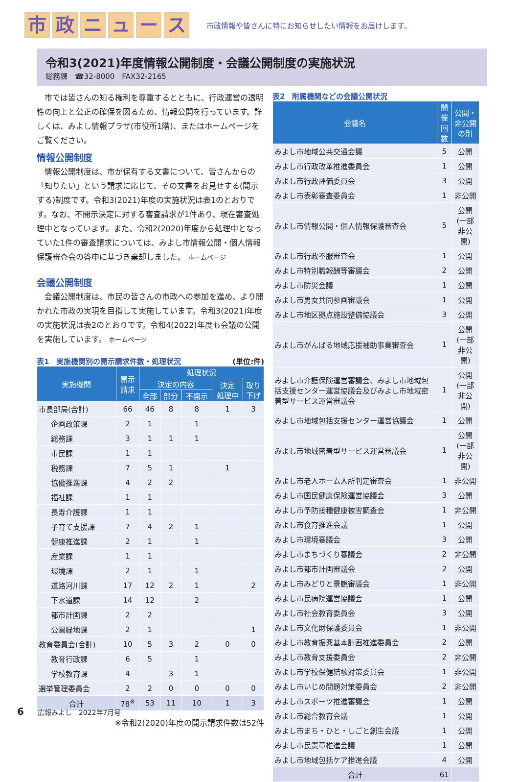市政ニュース 市政情報や皆さんに特にお知らせしたい情報をお届けします。
令和3(2021)年度情報公開制度・会議公開制度の実施状況
総務課　☎32-8000　FAX32-2165
　市では皆さんの知る権利を尊重するとともに、行政運営の透明性の向上と公正の確保を図るため、情報公開を行っています。詳しくは、みよし情報プラザ(市役所1階)、またはホームページをご覧ください。
情報公開制度
　情報公開制度は、市が保有する文書について、皆さんからの「知りたい」という請求に応じて、その文書をお見せする(開示する)制度です。令和3(2021)年度の実施状況は表1のとおりです。なお、不開示決定に対する審査請求が1件あり、現在審査処理中となっています。また、令和2(2020)年度から処理中となっていた1件の審査請求については、みよし市情報公開・個人情報保護審査会の答申に基づき棄却しました。 ホームページ
会議公開制度
　会議公開制度は、市民の皆さんの市政への参加を進め、より開かれた市政の実現を目指して実施しています。令和3(2021)年度の実施状況は表2のとおりです。令和4(2022)年度も会議の公開を実施しています。 ホームページ
表1　実施機関別の開示請求件数・処理状況 (単位:件)
| 実施機関 | 開示 請求 | 処理状況 | | | | |
| --- | --- | --- | --- | --- | --- | --- |
| | | 決定の内容 | | | 決定 処理中 | 取り 下げ |
| | | 全部 | 部分 | 不開示 | | |
| 市長部局(合計) | 66 | 46 | 8 | 8 | 1 | 3 |
| 企画政策課 | 2 | 1 | | 1 | | |
| 総務課 | 3 | 1 | 1 | 1 | | |
| 市民課 | 1 | 1 | | | | |
| 税務課 | 7 | 5 | 1 | | 1 | |
| 協働推進課 | 4 | 2 | 2 | | | |
| 福祉課 | 1 | 1 | | | | |
| 長寿介護課 | 1 | 1 | | | | |
| 子育て支援課 | 7 | 4 | 2 | 1 | | |
| 健康推進課 | 2 | 1 | | 1 | | |
| 産業課 | 1 | 1 | | | | |
| 環境課 | 2 | 1 | | 1 | | |
| 道路河川課 | 17 | 12 | 2 | 1 | | 2 |
| 下水道課 | 14 | 12 | | 2 | | |
| 都市計画課 | 2 | 2 | | | | |
| 公園緑地課 | 2 | 1 | | | | 1 |
| 教育委員会(合計) | 10 | 5 | 3 | 2 | 0 | 0 |
| 教育行政課 | 6 | 5 | | 1 | | |
| 学校教育課 | 4 | | 3 | 1 | | |
| 選挙管理委員会 | 2 | 2 | 0 | 0 | 0 | 0 |
| 合計 | 78<sup>※</sup> | 53 | 11 | 10 | 1 | 3 |
※令和2(2020)年度の開示請求件数は52件
表2　附属機関などの会議公開状況
| 会議名 | 開催 回数 | 公開・ 非公開の別 |
| --- | --- | --- |
| みよし市地域公共交通会議 | 5 | 公開 |
| みよし市行政改革推進委員会 | 1 | 公開 |
| みよし市行政評価委員会 | 3 | 公開 |
| みよし市表彰審査委員会 | 1 | 非公開 |
| みよし市情報公開・個人情報保護審査会 | 5 | 公開 (一部非公開) |
| みよし市行政不服審査会 | 1 | 公開 |
| みよし市特別職報酬等審議会 | 2 | 公開 |
| みよし市防災会議 | 1 | 公開 |
| みよし市男女共同参画審議会 | 1 | 公開 |
| みよし市地区拠点施設整備協議会 | 3 | 公開 |
| みよし市がんばる地域応援補助事業審査会 | 1 | 公開 (一部非公開) |
| みよし市介護保険運営審議会、みよし市地域包括支援センター運営協議会及びみよし市地域密着型サービス運営審議会 | 1 | 公開 (一部非公開) |
| みよし市地域包括支援センター運営協議会 | 1 | 公開 |
| みよし市地域密着型サービス運営審議会 | 1 | 公開 (一部非公開) |
| みよし市老人ホーム入所判定審査会 | 1 | 非公開 |
| みよし市国民健康保険運営協議会 | 3 | 公開 |
| みよし市予防接種健康被害調査会 | 1 | 非公開 |
| みよし市食育推進会議 | 1 | 公開 |
| みよし市環境審議会 | 3 | 公開 |
| みよし市まちづくり審議会 | 2 | 非公開 |
| みよし市都市計画審議会 | 2 | 公開 |
| みよし市みどりと景観審議会 | 1 | 非公開 |
| みよし市民病院運営協議会 | 1 | 公開 |
| みよし市社会教育委員会 | 3 | 公開 |
| みよし市文化財保護委員会 | 1 | 非公開 |
| みよし市教育振興基本計画推進委員会 | 2 | 公開 |
| みよし市教育支援委員会 | 2 | 非公開 |
| みよし市学校保健結核対策委員会 | 1 | 非公開 |
| みよし市いじめ問題対策委員会 | 2 | 非公開 |
| みよし市スポーツ推進審議会 | 1 | 公開 |
| みよし市総合教育会議 | 1 | 公開 |
| みよし市まち・ひと・しごと創生会議 | 1 | 公開 |
| みよし市民憲章推進会議 | 1 | 公開 |
| みよし市地域包括ケア推進会議 | 4 | 公開 |
| 合計 | 61 | |
6　　広報みよし　2022年7月号